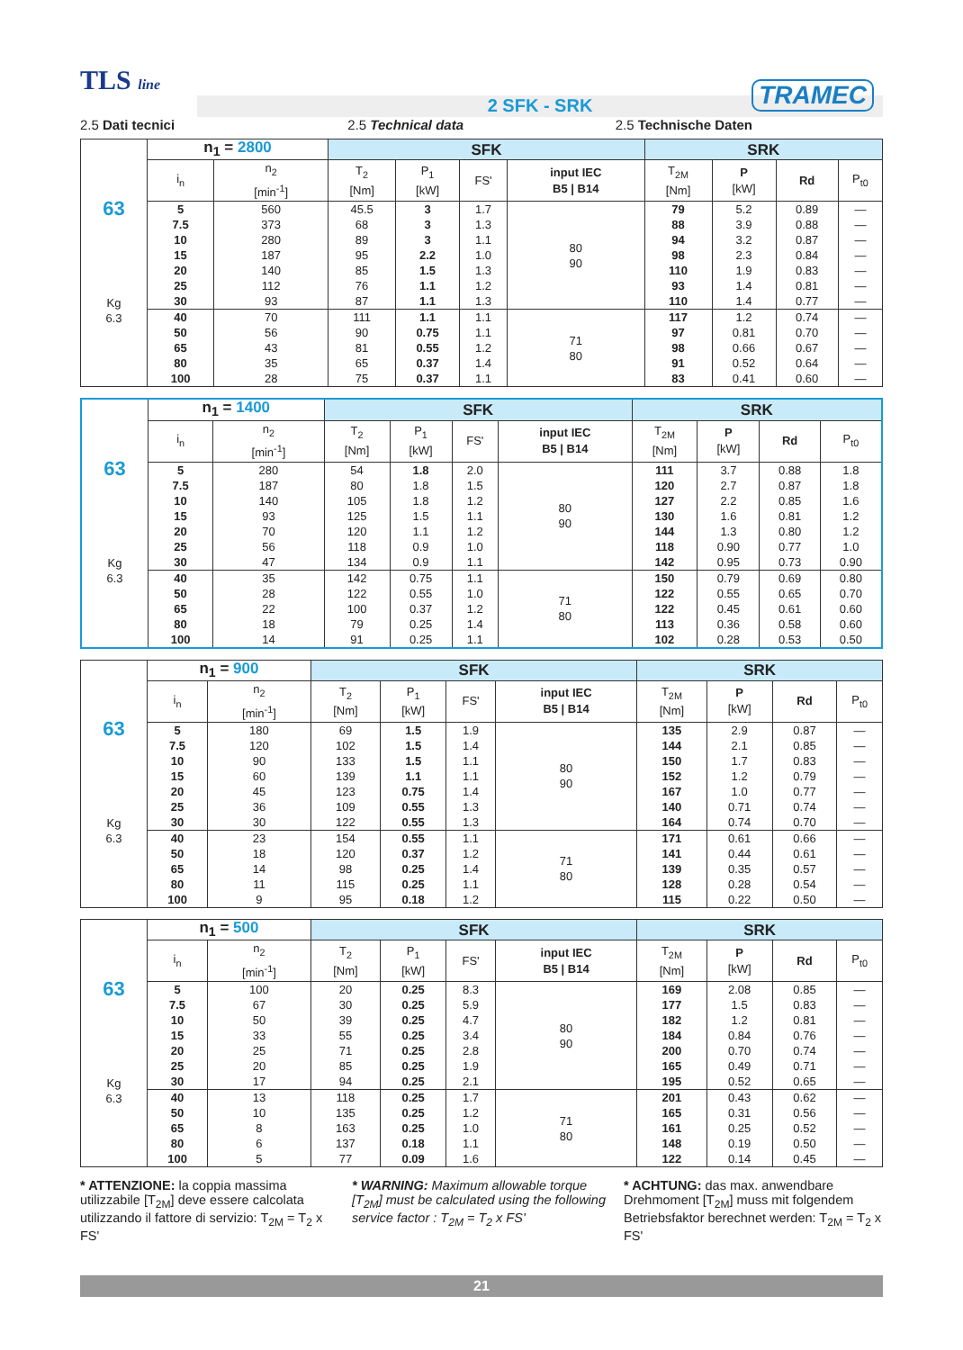TLS line
2 SFK - SRK TRAMEC
2.5 Dati tecnici 2.5 Technical data 2.5 Technische Daten
| 63 Kg 6.3 | n<sub>1</sub> = 2800 | | SFK | | | | SRK | | | |
| | i<sub>n</sub> | n<sub>2</sub> [min<sup>-1</sup>] | T<sub>2</sub> [Nm] | P<sub>1</sub> [kW] | FS' | input IEC B5 / B14 | T<sub>2M</sub> [Nm] | P [kW] | Rd | P<sub>t0</sub> |
| | 5 | 560 | 45.5 | 3 | 1.7 | 80 90 | 79 | 5.2 | 0.89 | — |
| | 7.5 | 373 | 68 | 3 | 1.3 | | 88 | 3.9 | 0.88 | — |
| | 10 | 280 | 89 | 3 | 1.1 | | 94 | 3.2 | 0.87 | — |
| | 15 | 187 | 95 | 2.2 | 1.0 | | 98 | 2.3 | 0.84 | — |
| | 20 | 140 | 85 | 1.5 | 1.3 | | 110 | 1.9 | 0.83 | — |
| | 25 | 112 | 76 | 1.1 | 1.2 | | 93 | 1.4 | 0.81 | — |
| | 30 | 93 | 87 | 1.1 | 1.3 | | 110 | 1.4 | 0.77 | — |
| | 40 | 70 | 111 | 1.1 | 1.1 | 71 80 | 117 | 1.2 | 0.74 | — |
| | 50 | 56 | 90 | 0.75 | 1.1 | | 97 | 0.81 | 0.70 | — |
| | 65 | 43 | 81 | 0.55 | 1.2 | | 98 | 0.66 | 0.67 | — |
| | 80 | 35 | 65 | 0.37 | 1.4 | | 91 | 0.52 | 0.64 | — |
| | 100 | 28 | 75 | 0.37 | 1.1 | | 83 | 0.41 | 0.60 | — |
| 63 Kg 6.3 | n<sub>1</sub> = 1400 | | SFK | | | | SRK | | | |
| | i<sub>n</sub> | n<sub>2</sub> [min<sup>-1</sup>] | T<sub>2</sub> [Nm] | P<sub>1</sub> [kW] | FS' | input IEC B5 / B14 | T<sub>2M</sub> [Nm] | P [kW] | Rd | P<sub>t0</sub> |
| | 5 | 280 | 54 | 1.8 | 2.0 | 80 90 | 111 | 3.7 | 0.88 | 1.8 |
| | 7.5 | 187 | 80 | 1.8 | 1.5 | | 120 | 2.7 | 0.87 | 1.8 |
| | 10 | 140 | 105 | 1.8 | 1.2 | | 127 | 2.2 | 0.85 | 1.6 |
| | 15 | 93 | 125 | 1.5 | 1.1 | | 130 | 1.6 | 0.81 | 1.2 |
| | 20 | 70 | 120 | 1.1 | 1.2 | | 144 | 1.3 | 0.80 | 1.2 |
| | 25 | 56 | 118 | 0.9 | 1.0 | | 118 | 0.90 | 0.77 | 1.0 |
| | 30 | 47 | 134 | 0.9 | 1.1 | | 142 | 0.95 | 0.73 | 0.90 |
| | 40 | 35 | 142 | 0.75 | 1.1 | 71 80 | 150 | 0.79 | 0.69 | 0.80 |
| | 50 | 28 | 122 | 0.55 | 1.0 | | 122 | 0.55 | 0.65 | 0.70 |
| | 65 | 22 | 100 | 0.37 | 1.2 | | 122 | 0.45 | 0.61 | 0.60 |
| | 80 | 18 | 79 | 0.25 | 1.4 | | 113 | 0.36 | 0.58 | 0.60 |
| | 100 | 14 | 91 | 0.25 | 1.1 | | 102 | 0.28 | 0.53 | 0.50 |
| 63 Kg 6.3 | n<sub>1</sub> = 900 | | SFK | | | | SRK | | | |
| | i<sub>n</sub> | n<sub>2</sub> [min<sup>-1</sup>] | T<sub>2</sub> [Nm] | P<sub>1</sub> [kW] | FS' | input IEC B5 / B14 | T<sub>2M</sub> [Nm] | P [kW] | Rd | P<sub>t0</sub> |
| | 5 | 180 | 69 | 1.5 | 1.9 | 80 90 | 135 | 2.9 | 0.87 | — |
| | 7.5 | 120 | 102 | 1.5 | 1.4 | | 144 | 2.1 | 0.85 | — |
| | 10 | 90 | 133 | 1.5 | 1.1 | | 150 | 1.7 | 0.83 | — |
| | 15 | 60 | 139 | 1.1 | 1.1 | | 152 | 1.2 | 0.79 | — |
| | 20 | 45 | 123 | 0.75 | 1.4 | | 167 | 1.0 | 0.77 | — |
| | 25 | 36 | 109 | 0.55 | 1.3 | | 140 | 0.71 | 0.74 | — |
| | 30 | 30 | 122 | 0.55 | 1.3 | | 164 | 0.74 | 0.70 | — |
| | 40 | 23 | 154 | 0.55 | 1.1 | 71 80 | 171 | 0.61 | 0.66 | — |
| | 50 | 18 | 120 | 0.37 | 1.2 | | 141 | 0.44 | 0.61 | — |
| | 65 | 14 | 98 | 0.25 | 1.4 | | 139 | 0.35 | 0.57 | — |
| | 80 | 11 | 115 | 0.25 | 1.1 | | 128 | 0.28 | 0.54 | — |
| | 100 | 9 | 95 | 0.18 | 1.2 | | 115 | 0.22 | 0.50 | — |
| 63 Kg 6.3 | n<sub>1</sub> = 500 | | SFK | | | | SRK | | | |
| | i<sub>n</sub> | n<sub>2</sub> [min<sup>-1</sup>] | T<sub>2</sub> [Nm] | P<sub>1</sub> [kW] | FS' | input IEC B5 / B14 | T<sub>2M</sub> [Nm] | P [kW] | Rd | P<sub>t0</sub> |
| | 5 | 100 | 20 | 0.25 | 8.3 | 80 90 | 169 | 2.08 | 0.85 | — |
| | 7.5 | 67 | 30 | 0.25 | 5.9 | | 177 | 1.5 | 0.83 | — |
| | 10 | 50 | 39 | 0.25 | 4.7 | | 182 | 1.2 | 0.81 | — |
| | 15 | 33 | 55 | 0.25 | 3.4 | | 184 | 0.84 | 0.76 | — |
| | 20 | 25 | 71 | 0.25 | 2.8 | | 200 | 0.70 | 0.74 | — |
| | 25 | 20 | 85 | 0.25 | 1.9 | | 165 | 0.49 | 0.71 | — |
| | 30 | 17 | 94 | 0.25 | 2.1 | | 195 | 0.52 | 0.65 | — |
| | 40 | 13 | 118 | 0.25 | 1.7 | 71 80 | 201 | 0.43 | 0.62 | — |
| | 50 | 10 | 135 | 0.25 | 1.2 | | 165 | 0.31 | 0.56 | — |
| | 65 | 8 | 163 | 0.25 | 1.0 | | 161 | 0.25 | 0.52 | — |
| | 80 | 6 | 137 | 0.18 | 1.1 | | 148 | 0.19 | 0.50 | — |
| | 100 | 5 | 77 | 0.09 | 1.6 | | 122 | 0.14 | 0.45 | — |
* ATTENZIONE: la coppia massima utilizzabile [T<sub>2M</sub>] deve essere calcolata utilizzando il fattore di servizio: T<sub>2M</sub> = T<sub>2</sub> x FS'
* WARNING: Maximum allowable torque [T<sub>2M</sub>] must be calculated using the following service factor : T<sub>2M</sub> = T<sub>2</sub> x FS'
* ACHTUNG: das max. anwendbare Drehmoment [T<sub>2M</sub>] muss mit folgendem Betriebsfaktor berechnet werden: T<sub>2M</sub> = T<sub>2</sub> x FS'
21